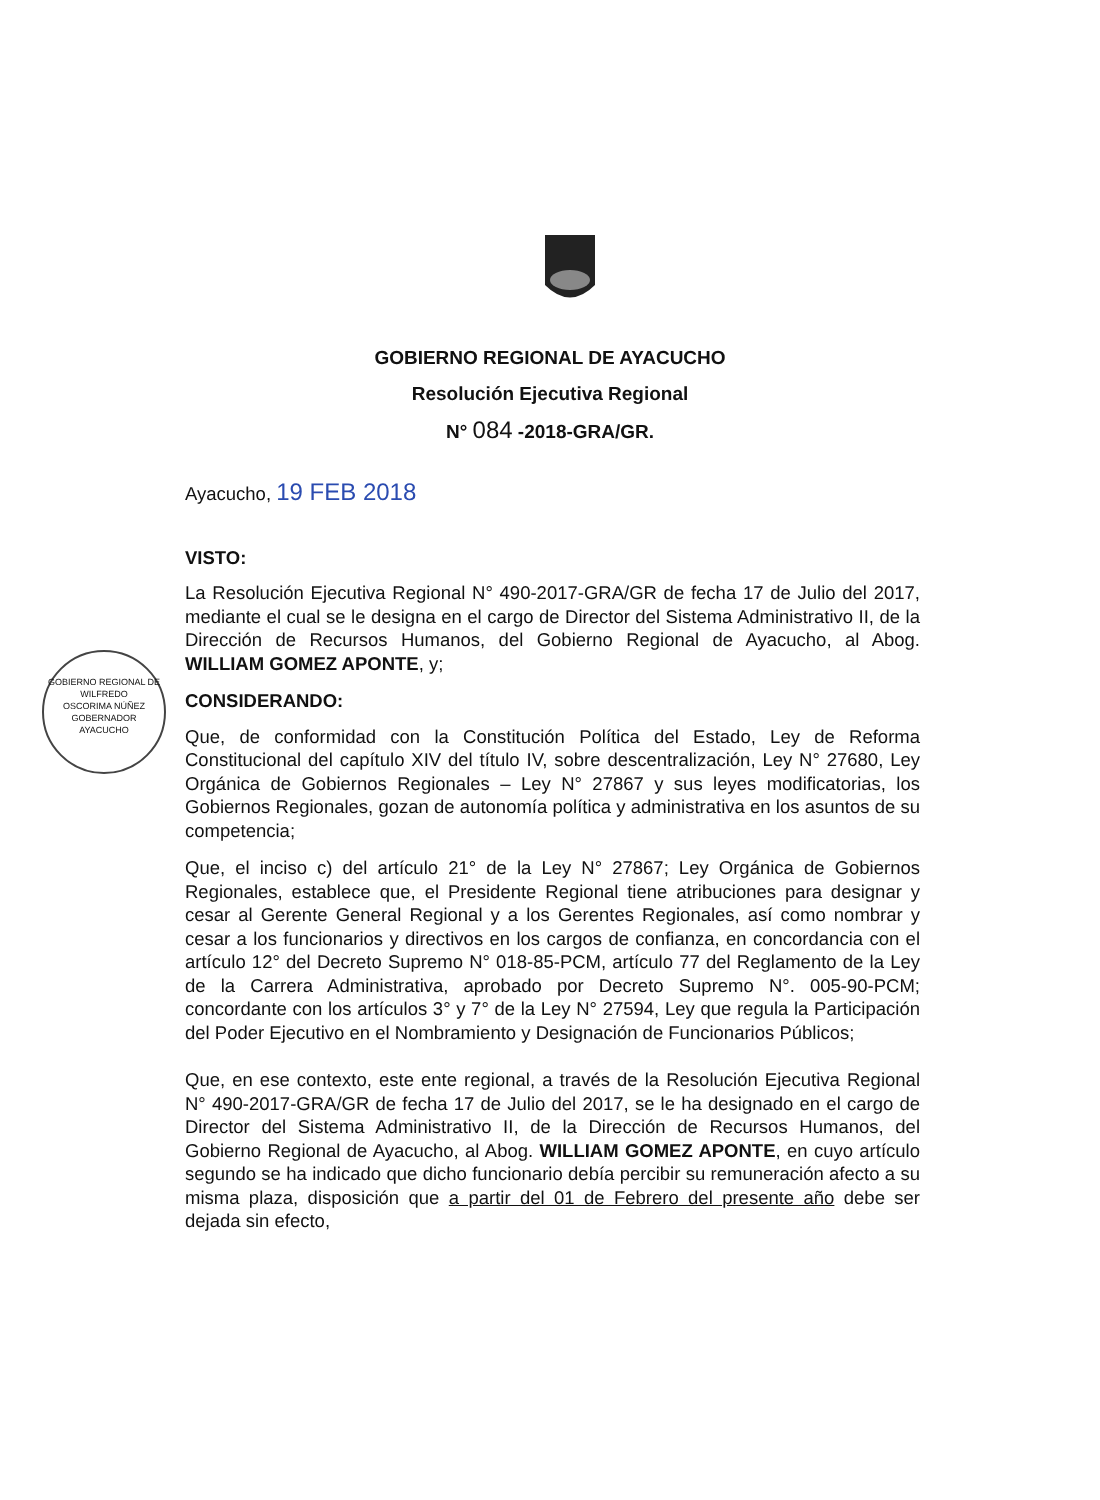GOBIERNO REGIONAL DE AYACUCHO
Resolución Ejecutiva Regional
N° 084 -2018-GRA/GR.
GOBIERNO REGIONAL DE
WILFREDO
OSCORIMA NÚÑEZ
GOBERNADOR
AYACUCHO
Ayacucho, 19 FEB 2018
VISTO:
La Resolución Ejecutiva Regional N° 490-2017-GRA/GR de fecha 17 de Julio del 2017, mediante el cual se le designa en el cargo de Director del Sistema Administrativo II, de la Dirección de Recursos Humanos, del Gobierno Regional de Ayacucho, al Abog. WILLIAM GOMEZ APONTE, y;
CONSIDERANDO:
Que, de conformidad con la Constitución Política del Estado, Ley de Reforma Constitucional del capítulo XIV del título IV, sobre descentralización, Ley N° 27680, Ley Orgánica de Gobiernos Regionales – Ley N° 27867 y sus leyes modificatorias, los Gobiernos Regionales, gozan de autonomía política y administrativa en los asuntos de su competencia;
Que, el inciso c) del artículo 21° de la Ley N° 27867; Ley Orgánica de Gobiernos Regionales, establece que, el Presidente Regional tiene atribuciones para designar y cesar al Gerente General Regional y a los Gerentes Regionales, así como nombrar y cesar a los funcionarios y directivos en los cargos de confianza, en concordancia con el artículo 12° del Decreto Supremo N° 018-85-PCM, artículo 77 del Reglamento de la Ley de la Carrera Administrativa, aprobado por Decreto Supremo N°. 005-90-PCM; concordante con los artículos 3° y 7° de la Ley N° 27594, Ley que regula la Participación del Poder Ejecutivo en el Nombramiento y Designación de Funcionarios Públicos;
Que, en ese contexto, este ente regional, a través de la Resolución Ejecutiva Regional N° 490-2017-GRA/GR de fecha 17 de Julio del 2017, se le ha designado en el cargo de Director del Sistema Administrativo II, de la Dirección de Recursos Humanos, del Gobierno Regional de Ayacucho, al Abog. WILLIAM GOMEZ APONTE, en cuyo artículo segundo se ha indicado que dicho funcionario debía percibir su remuneración afecto a su misma plaza, disposición que a partir del 01 de Febrero del presente año debe ser dejada sin efecto,